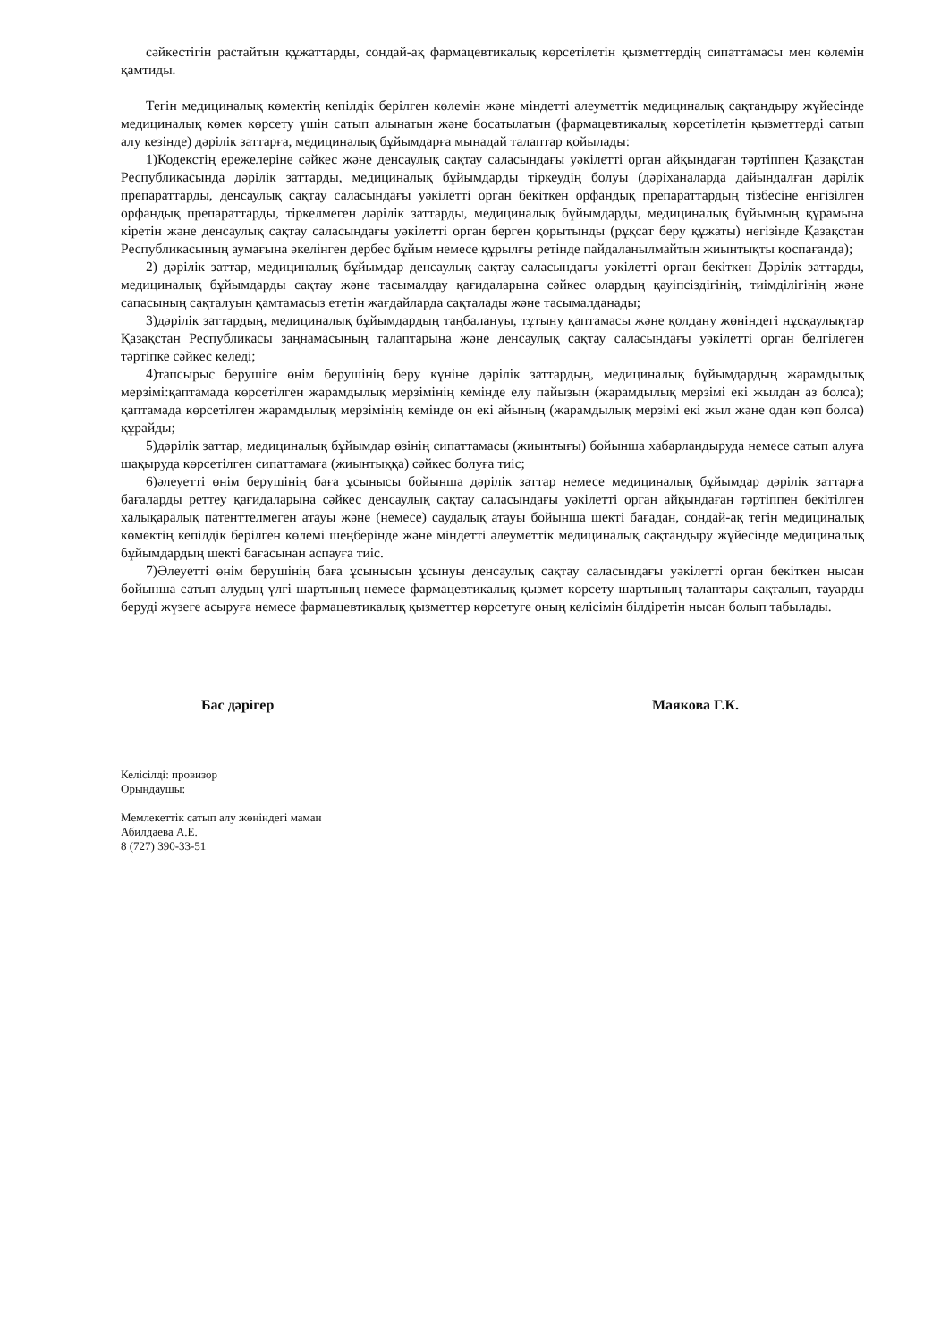сәйкестігін растайтын құжаттарды, сондай-ақ фармацевтикалық көрсетілетін қызметтердің сипаттамасы мен көлемін қамтиды.
Тегін медициналық көмектің кепілдік берілген көлемін және міндетті әлеуметтік медициналық сақтандыру жүйесінде медициналық көмек көрсету үшін сатып алынатын және босатылатын (фармацевтикалық көрсетілетін қызметтерді сатып алу кезінде) дәрілік заттарға, медициналық бұйымдарға мынадай талаптар қойылады:
1)Кодекстің ережелеріне сәйкес және денсаулық сақтау саласындағы уәкілетті орган айқындаған тәртіппен Қазақстан Республикасында дәрілік заттарды, медициналық бұйымдарды тіркеудің болуы (дәріханаларда дайындалған дәрілік препараттарды, денсаулық сақтау саласындағы уәкілетті орган бекіткен орфандық препараттардың тізбесіне енгізілген орфандық препараттарды, тіркелмеген дәрілік заттарды, медициналық бұйымдарды, медициналық бұйымның құрамына кіретін және денсаулық сақтау саласындағы уәкілетті орган берген қорытынды (рұқсат беру құжаты) негізінде Қазақстан Республикасының аумағына әкелінген дербес бұйым немесе құрылғы ретінде пайдаланылмайтын жиынтықты қоспағанда);
2) дәрілік заттар, медициналық бұйымдар денсаулық сақтау саласындағы уәкілетті орган бекіткен Дәрілік заттарды, медициналық бұйымдарды сақтау және тасымалдау қағидаларына сәйкес олардың қауіпсіздігінің, тиімділігінің және сапасының сақталуын қамтамасыз ететін жағдайларда сақталады және тасымалданады;
3)дәрілік заттардың, медициналық бұйымдардың таңбалануы, тұтыну қаптамасы және қолдану жөніндегі нұсқаулықтар Қазақстан Республикасы заңнамасының талаптарына және денсаулық сақтау саласындағы уәкілетті орган белгілеген тәртіпке сәйкес келеді;
4)тапсырыс берушіге өнім берушінің беру күніне дәрілік заттардың, медициналық бұйымдардың жарамдылық мерзімі:қаптамада көрсетілген жарамдылық мерзімінің кемінде елу пайызын (жарамдылық мерзімі екі жылдан аз болса); қаптамада көрсетілген жарамдылық мерзімінің кемінде он екі айының (жарамдылық мерзімі екі жыл және одан көп болса) құрайды;
5)дәрілік заттар, медициналық бұйымдар өзінің сипаттамасы (жиынтығы) бойынша хабарландыруда немесе сатып алуға шақыруда көрсетілген сипаттамаға (жиынтыққа) сәйкес болуға тиіс;
6)әлеуетті өнім берушінің баға ұсынысы бойынша дәрілік заттар немесе медициналық бұйымдар дәрілік заттарға бағаларды реттеу қағидаларына сәйкес денсаулық сақтау саласындағы уәкілетті орган айқындаған тәртіппен бекітілген халықаралық патенттелмеген атауы және (немесе) саудалық атауы бойынша шекті бағадан, сондай-ақ тегін медициналық көмектің кепілдік берілген көлемі шеңберінде және міндетті әлеуметтік медициналық сақтандыру жүйесінде медициналық бұйымдардың шекті бағасынан аспауға тиіс.
7)Әлеуетті өнім берушінің баға ұсынысын ұсынуы денсаулық сақтау саласындағы уәкілетті орган бекіткен нысан бойынша сатып алудың үлгі шартының немесе фармацевтикалық қызмет көрсету шартының талаптары сақталып, тауарды беруді жүзеге асыруға немесе фармацевтикалық қызметтер көрсетуге оның келісімін білдіретін нысан болып табылады.
Бас дәрігер Маякова Г.К.
Келісілді: провизор
Орындаушы:
Мемлекеттік сатып алу жөніндегі маман
Абилдаева А.Е.
8 (727) 390-33-51